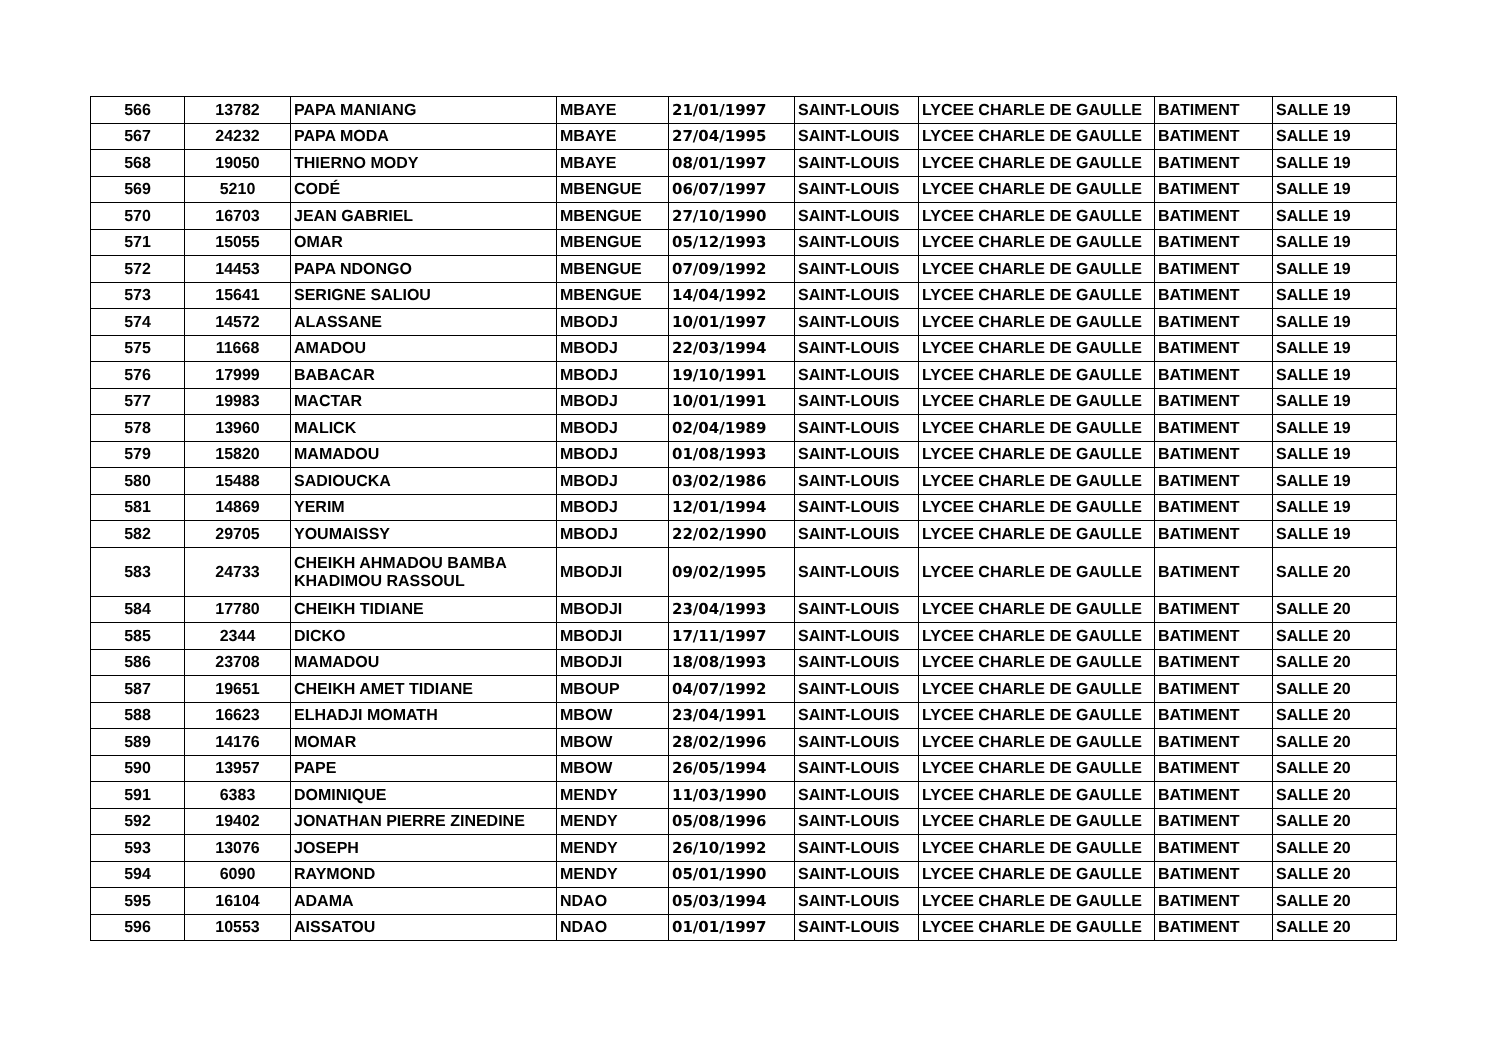| 566 | 13782 | PAPA MANIANG | MBAYE | 21/01/1997 | SAINT-LOUIS | LYCEE CHARLE DE GAULLE | BATIMENT | SALLE 19 |
| 567 | 24232 | PAPA MODA | MBAYE | 27/04/1995 | SAINT-LOUIS | LYCEE CHARLE DE GAULLE | BATIMENT | SALLE 19 |
| 568 | 19050 | THIERNO MODY | MBAYE | 08/01/1997 | SAINT-LOUIS | LYCEE CHARLE DE GAULLE | BATIMENT | SALLE 19 |
| 569 | 5210 | CODÉ | MBENGUE | 06/07/1997 | SAINT-LOUIS | LYCEE CHARLE DE GAULLE | BATIMENT | SALLE 19 |
| 570 | 16703 | JEAN GABRIEL | MBENGUE | 27/10/1990 | SAINT-LOUIS | LYCEE CHARLE DE GAULLE | BATIMENT | SALLE 19 |
| 571 | 15055 | OMAR | MBENGUE | 05/12/1993 | SAINT-LOUIS | LYCEE CHARLE DE GAULLE | BATIMENT | SALLE 19 |
| 572 | 14453 | PAPA NDONGO | MBENGUE | 07/09/1992 | SAINT-LOUIS | LYCEE CHARLE DE GAULLE | BATIMENT | SALLE 19 |
| 573 | 15641 | SERIGNE SALIOU | MBENGUE | 14/04/1992 | SAINT-LOUIS | LYCEE CHARLE DE GAULLE | BATIMENT | SALLE 19 |
| 574 | 14572 | ALASSANE | MBODJ | 10/01/1997 | SAINT-LOUIS | LYCEE CHARLE DE GAULLE | BATIMENT | SALLE 19 |
| 575 | 11668 | AMADOU | MBODJ | 22/03/1994 | SAINT-LOUIS | LYCEE CHARLE DE GAULLE | BATIMENT | SALLE 19 |
| 576 | 17999 | BABACAR | MBODJ | 19/10/1991 | SAINT-LOUIS | LYCEE CHARLE DE GAULLE | BATIMENT | SALLE 19 |
| 577 | 19983 | MACTAR | MBODJ | 10/01/1991 | SAINT-LOUIS | LYCEE CHARLE DE GAULLE | BATIMENT | SALLE 19 |
| 578 | 13960 | MALICK | MBODJ | 02/04/1989 | SAINT-LOUIS | LYCEE CHARLE DE GAULLE | BATIMENT | SALLE 19 |
| 579 | 15820 | MAMADOU | MBODJ | 01/08/1993 | SAINT-LOUIS | LYCEE CHARLE DE GAULLE | BATIMENT | SALLE 19 |
| 580 | 15488 | SADIOUCKA | MBODJ | 03/02/1986 | SAINT-LOUIS | LYCEE CHARLE DE GAULLE | BATIMENT | SALLE 19 |
| 581 | 14869 | YERIM | MBODJ | 12/01/1994 | SAINT-LOUIS | LYCEE CHARLE DE GAULLE | BATIMENT | SALLE 19 |
| 582 | 29705 | YOUMAISSY | MBODJ | 22/02/1990 | SAINT-LOUIS | LYCEE CHARLE DE GAULLE | BATIMENT | SALLE 19 |
| 583 | 24733 | CHEIKH AHMADOU BAMBA KHADIMOU RASSOUL | MBODJI | 09/02/1995 | SAINT-LOUIS | LYCEE CHARLE DE GAULLE | BATIMENT | SALLE 20 |
| 584 | 17780 | CHEIKH TIDIANE | MBODJI | 23/04/1993 | SAINT-LOUIS | LYCEE CHARLE DE GAULLE | BATIMENT | SALLE 20 |
| 585 | 2344 | DICKO | MBODJI | 17/11/1997 | SAINT-LOUIS | LYCEE CHARLE DE GAULLE | BATIMENT | SALLE 20 |
| 586 | 23708 | MAMADOU | MBODJI | 18/08/1993 | SAINT-LOUIS | LYCEE CHARLE DE GAULLE | BATIMENT | SALLE 20 |
| 587 | 19651 | CHEIKH AMET TIDIANE | MBOUP | 04/07/1992 | SAINT-LOUIS | LYCEE CHARLE DE GAULLE | BATIMENT | SALLE 20 |
| 588 | 16623 | ELHADJI MOMATH | MBOW | 23/04/1991 | SAINT-LOUIS | LYCEE CHARLE DE GAULLE | BATIMENT | SALLE 20 |
| 589 | 14176 | MOMAR | MBOW | 28/02/1996 | SAINT-LOUIS | LYCEE CHARLE DE GAULLE | BATIMENT | SALLE 20 |
| 590 | 13957 | PAPE | MBOW | 26/05/1994 | SAINT-LOUIS | LYCEE CHARLE DE GAULLE | BATIMENT | SALLE 20 |
| 591 | 6383 | DOMINIQUE | MENDY | 11/03/1990 | SAINT-LOUIS | LYCEE CHARLE DE GAULLE | BATIMENT | SALLE 20 |
| 592 | 19402 | JONATHAN PIERRE ZINEDINE | MENDY | 05/08/1996 | SAINT-LOUIS | LYCEE CHARLE DE GAULLE | BATIMENT | SALLE 20 |
| 593 | 13076 | JOSEPH | MENDY | 26/10/1992 | SAINT-LOUIS | LYCEE CHARLE DE GAULLE | BATIMENT | SALLE 20 |
| 594 | 6090 | RAYMOND | MENDY | 05/01/1990 | SAINT-LOUIS | LYCEE CHARLE DE GAULLE | BATIMENT | SALLE 20 |
| 595 | 16104 | ADAMA | NDAO | 05/03/1994 | SAINT-LOUIS | LYCEE CHARLE DE GAULLE | BATIMENT | SALLE 20 |
| 596 | 10553 | AISSATOU | NDAO | 01/01/1997 | SAINT-LOUIS | LYCEE CHARLE DE GAULLE | BATIMENT | SALLE 20 |